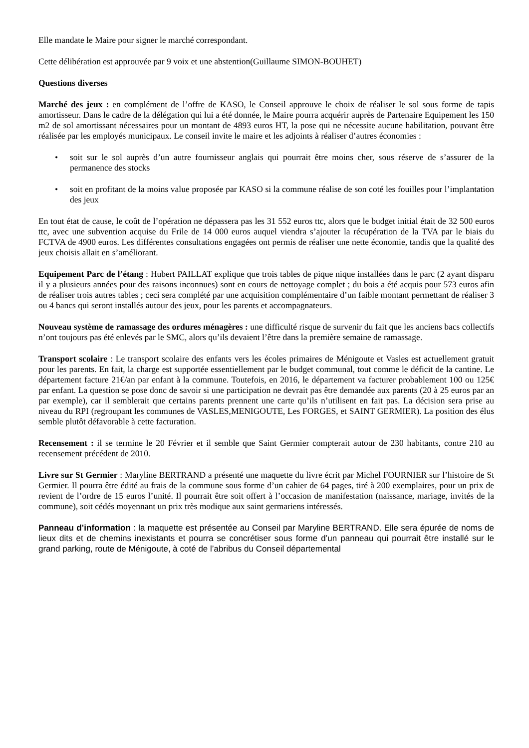Elle mandate le Maire pour signer le marché correspondant.
Cette délibération est approuvée par 9 voix et une abstention(Guillaume SIMON-BOUHET)
Questions diverses
Marché des jeux : en complément de l’offre de KASO, le Conseil approuve le choix de réaliser le sol sous forme de tapis amortisseur. Dans le cadre de la délégation qui lui a été donnée, le Maire pourra acquérir auprès de Partenaire Equipement les 150 m2 de sol amortissant nécessaires pour un montant de 4893 euros HT, la pose qui ne nécessite aucune habilitation, pouvant être réalisée par les employés municipaux. Le conseil invite le maire et les adjoints à réaliser d’autres économies :
• soit sur le sol auprès d’un autre fournisseur anglais qui pourrait être moins cher, sous réserve de s’assurer de la permanence des stocks
• soit en profitant de la moins value proposée par KASO si la commune réalise de son coté les fouilles pour l’implantation des jeux
En tout état de cause, le coût de l’opération ne dépassera pas les 31 552 euros ttc, alors que le budget initial était de 32 500 euros ttc, avec une subvention acquise du Frile de 14 000 euros auquel viendra s’ajouter la récupération de la TVA par le biais du FCTVA de 4900 euros. Les différentes consultations engagées ont permis de réaliser une nette économie, tandis que la qualité des jeux choisis allait en s’améliorant.
Equipement Parc de l’étang : Hubert PAILLAT explique que trois tables de pique nique installées dans le parc (2 ayant disparu il y a plusieurs années pour des raisons inconnues) sont en cours de nettoyage complet ; du bois a été acquis pour 573 euros afin de réaliser trois autres tables ; ceci sera complété par une acquisition complémentaire d’un faible montant permettant de réaliser 3 ou 4 bancs qui seront installés autour des jeux, pour les parents et accompagnateurs.
Nouveau système de ramassage des ordures ménagères : une difficulté risque de survenir du fait que les anciens bacs collectifs n’ont toujours pas été enlevés par le SMC, alors qu’ils devaient l’être dans la première semaine de ramassage.
Transport scolaire : Le transport scolaire des enfants vers les écoles primaires de Ménigoute et Vasles est actuellement gratuit pour les parents. En fait, la charge est supportée essentiellement par le budget communal, tout comme le déficit de la cantine. Le département facture 21€/an par enfant à la commune. Toutefois, en 2016, le département va facturer probablement 100 ou 125€ par enfant. La question se pose donc de savoir si une participation ne devrait pas être demandée aux parents (20 à 25 euros par an par exemple), car il semblerait que certains parents prennent une carte qu’ils n’utilisent en fait pas. La décision sera prise au niveau du RPI (regroupant les communes de VASLES,MENIGOUTE, Les FORGES, et SAINT GERMIER). La position des élus semble plutôt défavorable à cette facturation.
Recensement : il se termine le 20 Février et il semble que Saint Germier compterait autour de 230 habitants, contre 210 au recensement précédent de 2010.
Livre sur St Germier : Maryline BERTRAND a présenté une maquette du livre écrit par Michel FOURNIER sur l’histoire de St Germier. Il pourra être édité au frais de la commune sous forme d’un cahier de 64 pages, tiré à 200 exemplaires, pour un prix de revient de l’ordre de 15 euros l’unité. Il pourrait être soit offert à l’occasion de manifestation (naissance, mariage, invités de la commune), soit cédés moyennant un prix très modique aux saint germariens intéressés.
Panneau d’information : la maquette est présentée au Conseil par Maryline BERTRAND. Elle sera épurée de noms de lieux dits et de chemins inexistants et pourra se concrétiser sous forme d’un panneau qui pourrait être installé sur le grand parking, route de Ménigoute, à coté de l’abribus du Conseil départemental